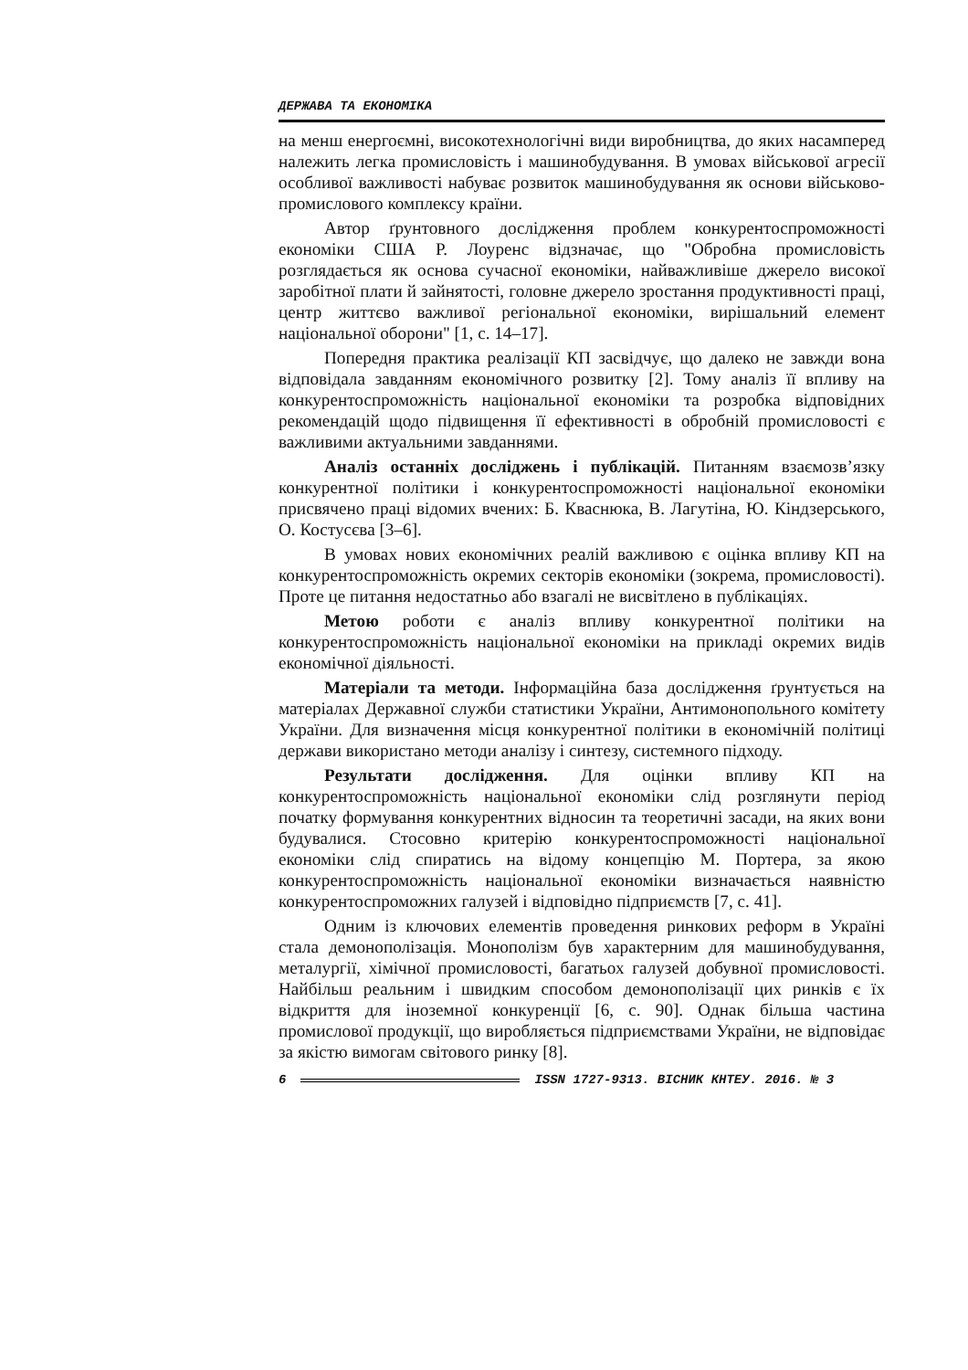ДЕРЖАВА ТА ЕКОНОМІКА
на менш енергоємні, високотехнологічні види виробництва, до яких насамперед належить легка промисловість і машинобудування. В умовах військової агресії особливої важливості набуває розвиток машинобудування як основи військово-промислового комплексу країни.
Автор ґрунтовного дослідження проблем конкурентоспроможності економіки США Р. Лоуренс відзначає, що "Обробна промисловість розглядається як основа сучасної економіки, найважливіше джерело високої заробітної плати й зайнятості, головне джерело зростання продуктивності праці, центр життєво важливої регіональної економіки, вирішальний елемент національної оборони" [1, с. 14–17].
Попередня практика реалізації КП засвідчує, що далеко не завжди вона відповідала завданням економічного розвитку [2]. Тому аналіз її впливу на конкурентоспроможність національної економіки та розробка відповідних рекомендацій щодо підвищення її ефективності в обробній промисловості є важливими актуальними завданнями.
Аналіз останніх досліджень і публікацій. Питанням взаємозв’язку конкурентної політики і конкурентоспроможності національної економіки присвячено праці відомих вчених: Б. Кваснюка, В. Лагутіна, Ю. Кіндзерського, О. Костусєва [3–6].
В умовах нових економічних реалій важливою є оцінка впливу КП на конкурентоспроможність окремих секторів економіки (зокрема, промисловості). Проте це питання недостатньо або взагалі не висвітлено в публікаціях.
Метою роботи є аналіз впливу конкурентної політики на конкурентоспроможність національної економіки на прикладі окремих видів економічної діяльності.
Матеріали та методи. Інформаційна база дослідження ґрунтується на матеріалах Державної служби статистики України, Антимонопольного комітету України. Для визначення місця конкурентної політики в економічній політиці держави використано методи аналізу і синтезу, системного підходу.
Результати дослідження. Для оцінки впливу КП на конкурентоспроможність національної економіки слід розглянути період початку формування конкурентних відносин та теоретичні засади, на яких вони будувалися. Стосовно критерію конкурентоспроможності національної економіки слід спиратись на відому концепцію М. Портера, за якою конкурентоспроможність національної економіки визначається наявністю конкурентоспроможних галузей і відповідно підприємств [7, с. 41].
Одним із ключових елементів проведення ринкових реформ в Україні стала демонополізація. Монополізм був характерним для машинобудування, металургії, хімічної промисловості, багатьох галузей добувної промисловості. Найбільш реальним і швидким способом демонополізації цих ринків є їх відкриття для іноземної конкуренції [6, с. 90]. Однак більша частина промислової продукції, що виробляється підприємствами України, не відповідає за якістю вимогам світового ринку [8].
6
ISSN 1727-9313. ВІСНИК КНТЕУ. 2016. № 3